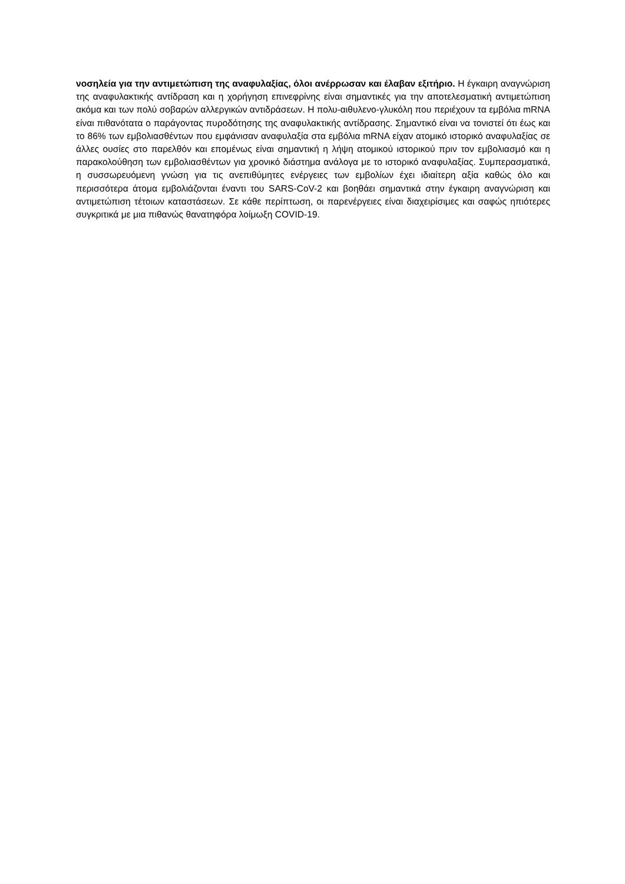νοσηλεία για την αντιμετώπιση της αναφυλαξίας, όλοι ανέρρωσαν και έλαβαν εξιτήριο. Η έγκαιρη αναγνώριση της αναφυλακτικής αντίδραση και η χορήγηση επινεφρίνης είναι σημαντικές για την αποτελεσματική αντιμετώπιση ακόμα και των πολύ σοβαρών αλλεργικών αντιδράσεων. Η πολυ-αιθυλενο-γλυκόλη που περιέχουν τα εμβόλια mRNA είναι πιθανότατα ο παράγοντας πυροδότησης της αναφυλακτικής αντίδρασης. Σημαντικό είναι να τονιστεί ότι έως και το 86% των εμβολιασθέντων που εμφάνισαν αναφυλαξία στα εμβόλια mRNA είχαν ατομικό ιστορικό αναφυλαξίας σε άλλες ουσίες στο παρελθόν και επομένως είναι σημαντική η λήψη ατομικού ιστορικού πριν τον εμβολιασμό και η παρακολούθηση των εμβολιασθέντων για χρονικό διάστημα ανάλογα με το ιστορικό αναφυλαξίας. Συμπερασματικά, η συσσωρευόμενη γνώση για τις ανεπιθύμητες ενέργειες των εμβολίων έχει ιδιαίτερη αξία καθώς όλο και περισσότερα άτομα εμβολιάζονται έναντι του SARS-CoV-2 και βοηθάει σημαντικά στην έγκαιρη αναγνώριση και αντιμετώπιση τέτοιων καταστάσεων. Σε κάθε περίπτωση, οι παρενέργειες είναι διαχειρίσιμες και σαφώς ηπιότερες συγκριτικά με μια πιθανώς θανατηφόρα λοίμωξη COVID-19.